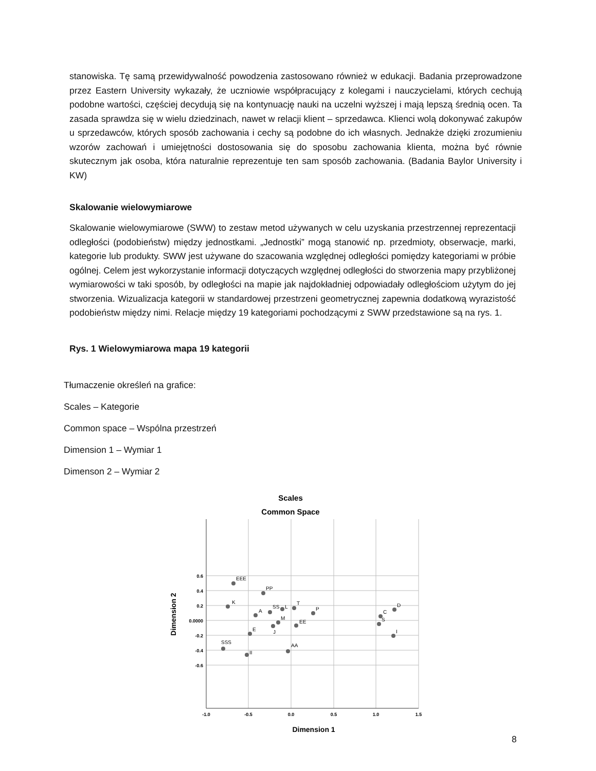stanowiska. Tę samą przewidywalność powodzenia zastosowano również w edukacji. Badania przeprowadzone przez Eastern University wykazały, że uczniowie współpracujący z kolegami i nauczycielami, których cechują podobne wartości, częściej decydują się na kontynuację nauki na uczelni wyższej i mają lepszą średnią ocen. Ta zasada sprawdza się w wielu dziedzinach, nawet w relacji klient – sprzedawca. Klienci wolą dokonywać zakupów u sprzedawców, których sposób zachowania i cechy są podobne do ich własnych. Jednakże dzięki zrozumieniu wzorów zachowań i umiejętności dostosowania się do sposobu zachowania klienta, można być równie skutecznym jak osoba, która naturalnie reprezentuje ten sam sposób zachowania. (Badania Baylor University i KW)
Skalowanie wielowymiarowe
Skalowanie wielowymiarowe (SWW) to zestaw metod używanych w celu uzyskania przestrzennej reprezentacji odległości (podobieństw) między jednostkami. „Jednostki” mogą stanowić np. przedmioty, obserwacje, marki, kategorie lub produkty. SWW jest używane do szacowania względnej odległości pomiędzy kategoriami w próbie ogólnej. Celem jest wykorzystanie informacji dotyczących względnej odległości do stworzenia mapy przybliżonej wymiarowości w taki sposób, by odległości na mapie jak najdokładniej odpowiadały odległościom użytym do jej stworzenia. Wizualizacja kategorii w standardowej przestrzeni geometrycznej zapewnia dodatkową wyrazistość podobieństw między nimi. Relacje między 19 kategoriami pochodzącymi z SWW przedstawione są na rys. 1.
Rys. 1 Wielowymiarowa mapa 19 kategorii
Tłumaczenie określeń na grafice:
Scales – Kategorie
Common space – Wspólna przestrzeń
Dimension 1 – Wymiar 1
Dimenson 2 – Wymiar 2
Scales
Common Space
0.6
0.4
0.2
0.0000
-0.2
-0.4
-0.6
-1.0
-0.5
0.0
0.5
1.0
1.5
Dimension 1
Dimension 2
EEE
PP
K
A
SS
L
T
P
M
J
EE
E
SSS
II
AA
D
C
S
I
8